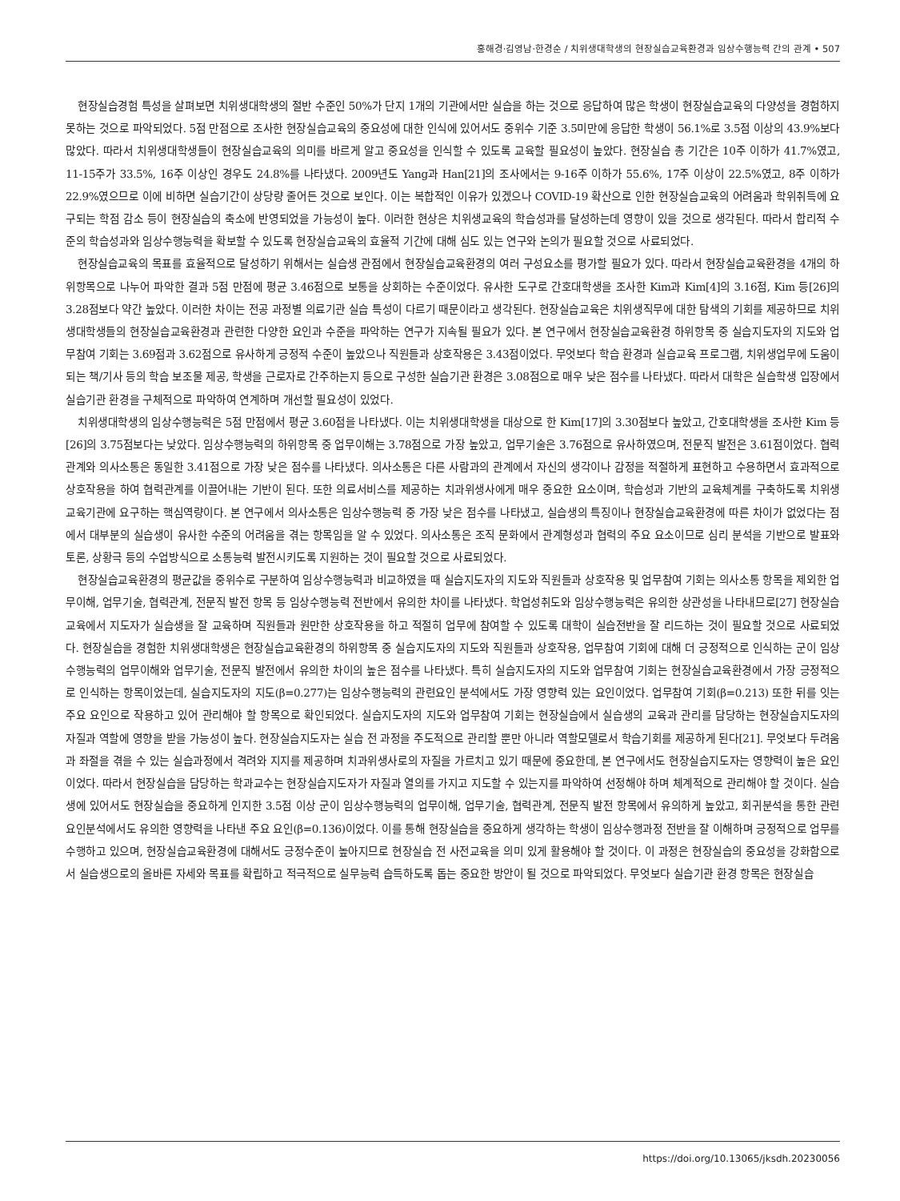홍해경·김영남·한경순 / 치위생대학생의 현장실습교육환경과 임상수행능력 간의 관계 • 507
현장실습경험 특성을 살펴보면 치위생대학생의 절반 수준인 50%가 단지 1개의 기관에서만 실습을 하는 것으로 응답하여 많은 학생이 현장실습교육의 다양성을 경험하지 못하는 것으로 파악되었다. 5점 만점으로 조사한 현장실습교육의 중요성에 대한 인식에 있어서도 중위수 기준 3.5미만에 응답한 학생이 56.1%로 3.5점 이상의 43.9%보다 많았다. 따라서 치위생대학생들이 현장실습교육의 의미를 바르게 알고 중요성을 인식할 수 있도록 교육할 필요성이 높았다. 현장실습 총 기간은 10주 이하가 41.7%였고, 11-15주가 33.5%, 16주 이상인 경우도 24.8%를 나타냈다. 2009년도 Yang과 Han[21]의 조사에서는 9-16주 이하가 55.6%, 17주 이상이 22.5%였고, 8주 이하가 22.9%였으므로 이에 비하면 실습기간이 상당량 줄어든 것으로 보인다. 이는 복합적인 이유가 있겠으나 COVID-19 확산으로 인한 현장실습교육의 어려움과 학위취득에 요구되는 학점 감소 등이 현장실습의 축소에 반영되었을 가능성이 높다. 이러한 현상은 치위생교육의 학습성과를 달성하는데 영향이 있을 것으로 생각된다. 따라서 합리적 수준의 학습성과와 임상수행능력을 확보할 수 있도록 현장실습교육의 효율적 기간에 대해 심도 있는 연구와 논의가 필요할 것으로 사료되었다.
현장실습교육의 목표를 효율적으로 달성하기 위해서는 실습생 관점에서 현장실습교육환경의 여러 구성요소를 평가할 필요가 있다. 따라서 현장실습교육환경을 4개의 하위항목으로 나누어 파악한 결과 5점 만점에 평균 3.46점으로 보통을 상회하는 수준이었다. 유사한 도구로 간호대학생을 조사한 Kim과 Kim[4]의 3.16점, Kim 등[26]의 3.28점보다 약간 높았다. 이러한 차이는 전공 과정별 의료기관 실습 특성이 다르기 때문이라고 생각된다. 현장실습교육은 치위생직무에 대한 탐색의 기회를 제공하므로 치위생대학생들의 현장실습교육환경과 관련한 다양한 요인과 수준을 파악하는 연구가 지속될 필요가 있다. 본 연구에서 현장실습교육환경 하위항목 중 실습지도자의 지도와 업무참여 기회는 3.69점과 3.62점으로 유사하게 긍정적 수준이 높았으나 직원들과 상호작용은 3.43점이었다. 무엇보다 학습 환경과 실습교육 프로그램, 치위생업무에 도움이 되는 책/기사 등의 학습 보조물 제공, 학생을 근로자로 간주하는지 등으로 구성한 실습기관 환경은 3.08점으로 매우 낮은 점수를 나타냈다. 따라서 대학은 실습학생 입장에서 실습기관 환경을 구체적으로 파악하여 연계하며 개선할 필요성이 있었다.
치위생대학생의 임상수행능력은 5점 만점에서 평균 3.60점을 나타냈다. 이는 치위생대학생을 대상으로 한 Kim[17]의 3.30점보다 높았고, 간호대학생을 조사한 Kim 등[26]의 3.75점보다는 낮았다. 임상수행능력의 하위항목 중 업무이해는 3.78점으로 가장 높았고, 업무기술은 3.76점으로 유사하였으며, 전문직 발전은 3.61점이었다. 협력관계와 의사소통은 동일한 3.41점으로 가장 낮은 점수를 나타냈다. 의사소통은 다른 사람과의 관계에서 자신의 생각이나 감정을 적절하게 표현하고 수용하면서 효과적으로 상호작용을 하여 협력관계를 이끌어내는 기반이 된다. 또한 의료서비스를 제공하는 치과위생사에게 매우 중요한 요소이며, 학습성과 기반의 교육체계를 구축하도록 치위생교육기관에 요구하는 핵심역량이다. 본 연구에서 의사소통은 임상수행능력 중 가장 낮은 점수를 나타냈고, 실습생의 특징이나 현장실습교육환경에 따른 차이가 없었다는 점에서 대부분의 실습생이 유사한 수준의 어려움을 겪는 항목임을 알 수 있었다. 의사소통은 조직 문화에서 관계형성과 협력의 주요 요소이므로 심리 분석을 기반으로 발표와 토론, 상황극 등의 수업방식으로 소통능력 발전시키도록 지원하는 것이 필요할 것으로 사료되었다.
현장실습교육환경의 평균값을 중위수로 구분하여 임상수행능력과 비교하였을 때 실습지도자의 지도와 직원들과 상호작용 및 업무참여 기회는 의사소통 항목을 제외한 업무이해, 업무기술, 협력관계, 전문직 발전 항목 등 임상수행능력 전반에서 유의한 차이를 나타냈다. 학업성취도와 임상수행능력은 유의한 상관성을 나타내므로[27] 현장실습교육에서 지도자가 실습생을 잘 교육하며 직원들과 원만한 상호작용을 하고 적절히 업무에 참여할 수 있도록 대학이 실습전반을 잘 리드하는 것이 필요할 것으로 사료되었다. 현장실습을 경험한 치위생대학생은 현장실습교육환경의 하위항목 중 실습지도자의 지도와 직원들과 상호작용, 업무참여 기회에 대해 더 긍정적으로 인식하는 군이 임상수행능력의 업무이해와 업무기술, 전문직 발전에서 유의한 차이의 높은 점수를 나타냈다. 특히 실습지도자의 지도와 업무참여 기회는 현장실습교육환경에서 가장 긍정적으로 인식하는 항목이었는데, 실습지도자의 지도(β=0.277)는 임상수행능력의 관련요인 분석에서도 가장 영향력 있는 요인이었다. 업무참여 기회(β=0.213) 또한 뒤를 잇는 주요 요인으로 작용하고 있어 관리해야 할 항목으로 확인되었다. 실습지도자의 지도와 업무참여 기회는 현장실습에서 실습생의 교육과 관리를 담당하는 현장실습지도자의 자질과 역할에 영향을 받을 가능성이 높다. 현장실습지도자는 실습 전 과정을 주도적으로 관리할 뿐만 아니라 역할모델로서 학습기회를 제공하게 된다[21]. 무엇보다 두려움과 좌절을 겪을 수 있는 실습과정에서 격려와 지지를 제공하며 치과위생사로의 자질을 가르치고 있기 때문에 중요한데, 본 연구에서도 현장실습지도자는 영향력이 높은 요인이었다. 따라서 현장실습을 담당하는 학과교수는 현장실습지도자가 자질과 열의를 가지고 지도할 수 있는지를 파악하여 선정해야 하며 체계적으로 관리해야 할 것이다. 실습생에 있어서도 현장실습을 중요하게 인지한 3.5점 이상 군이 임상수행능력의 업무이해, 업무기술, 협력관계, 전문직 발전 항목에서 유의하게 높았고, 회귀분석을 통한 관련 요인분석에서도 유의한 영향력을 나타낸 주요 요인(β=0.136)이었다. 이를 통해 현장실습을 중요하게 생각하는 학생이 임상수행과정 전반을 잘 이해하며 긍정적으로 업무를 수행하고 있으며, 현장실습교육환경에 대해서도 긍정수준이 높아지므로 현장실습 전 사전교육을 의미 있게 활용해야 할 것이다. 이 과정은 현장실습의 중요성을 강화함으로서 실습생으로의 올바른 자세와 목표를 확립하고 적극적으로 실무능력 습득하도록 돕는 중요한 방안이 될 것으로 파악되었다. 무엇보다 실습기관 환경 항목은 현장실습
https://doi.org/10.13065/jksdh.20230056